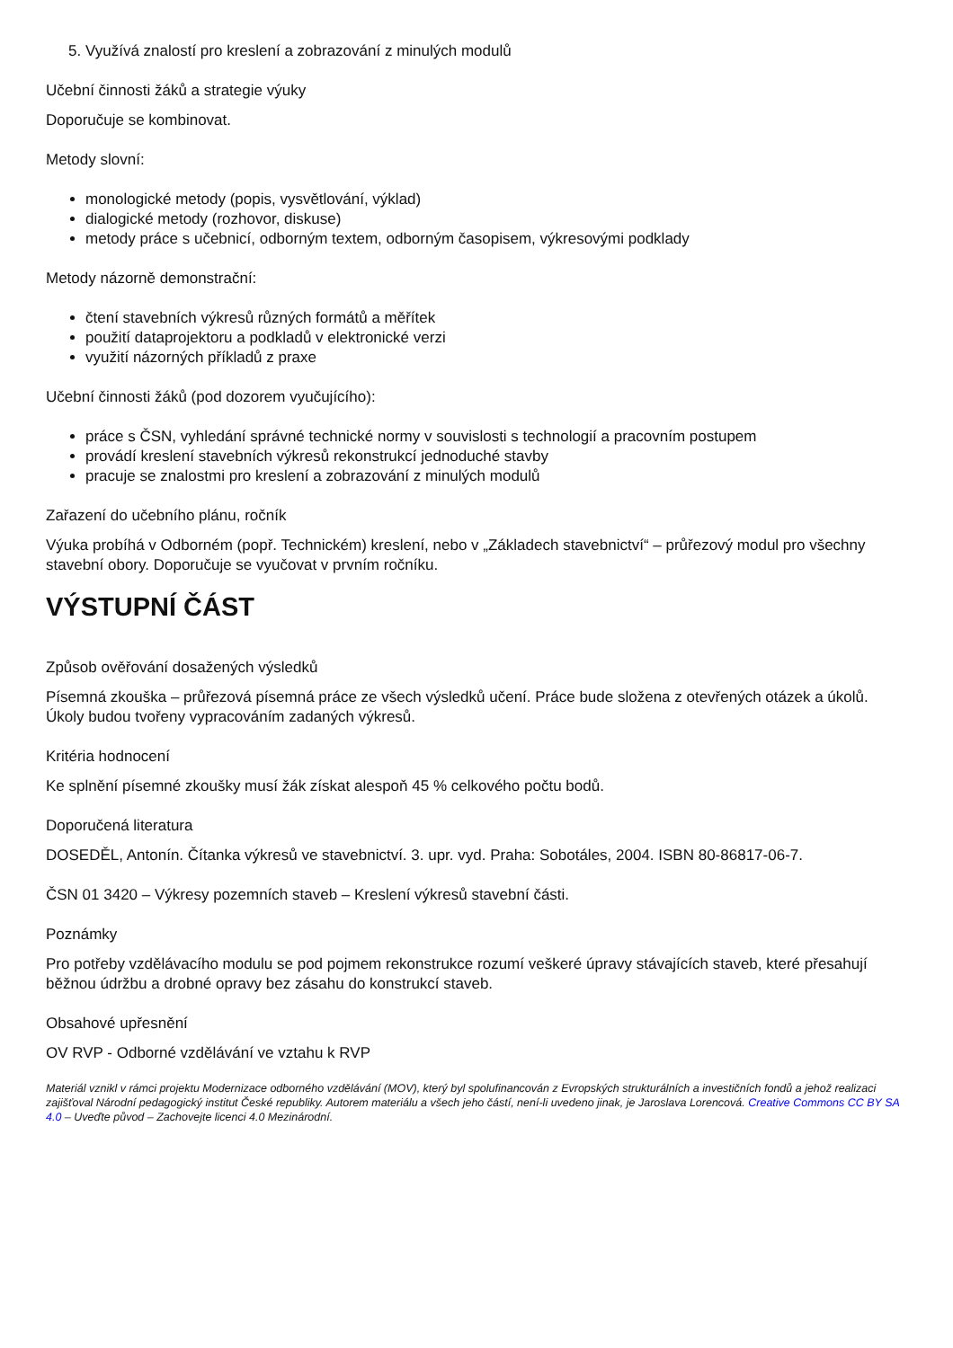5. Využívá znalostí pro kreslení a zobrazování z minulých modulů
Učební činnosti žáků a strategie výuky
Doporučuje se kombinovat.
Metody slovní:
monologické metody (popis, vysvětlování, výklad)
dialogické metody (rozhovor, diskuse)
metody práce s učebnicí, odborným textem, odborným časopisem, výkresovými podklady
Metody názorně demonstrační:
čtení stavebních výkresů různých formátů a měřítek
použití dataprojektoru a podkladů v elektronické verzi
využití názorných příkladů z praxe
Učební činnosti žáků (pod dozorem vyučujícího):
práce s ČSN, vyhledání správné technické normy v souvislosti s technologií a pracovním postupem
provádí kreslení stavebních výkresů rekonstrukcí jednoduché stavby
pracuje se znalostmi pro kreslení a zobrazování z minulých modulů
Zařazení do učebního plánu, ročník
Výuka probíhá v Odborném (popř. Technickém) kreslení, nebo v „Základech stavebnictví“ – průřezový modul pro všechny stavební obory. Doporučuje se vyučovat v prvním ročníku.
VÝSTUPNÍ ČÁST
Způsob ověřování dosažených výsledků
Písemná zkouška – průřezová písemná práce ze všech výsledků učení. Práce bude složena z otevřených otázek a úkolů. Úkoly budou tvořeny vypracováním zadaných výkresů.
Kritéria hodnocení
Ke splnění písemné zkoušky musí žák získat alespoň 45 % celkového počtu bodů.
Doporučená literatura
DOSEDĚL, Antonín. Čítanka výkresů ve stavebnictví. 3. upr. vyd. Praha: Sobotáles, 2004. ISBN 80-86817-06-7.
ČSN 01 3420 – Výkresy pozemních staveb – Kreslení výkresů stavební části.
Poznámky
Pro potřeby vzdělávacího modulu se pod pojmem rekonstrukce rozumí veškeré úpravy stávajících staveb, které přesahují běžnou údržbu a drobné opravy bez zásahu do konstrukcí staveb.
Obsahové upřesnění
OV RVP - Odborné vzdělávání ve vztahu k RVP
Materiál vznikl v rámci projektu Modernizace odborného vzdělávání (MOV), který byl spolufinancován z Evropských strukturálních a investičních fondů a jehož realizaci zajišťoval Národní pedagogický institut České republiky. Autorem materiálu a všech jeho částí, není-li uvedeno jinak, je Jaroslava Lorencová. Creative Commons CC BY SA 4.0 – Uveďte původ – Zachovejte licenci 4.0 Mezinárodní.